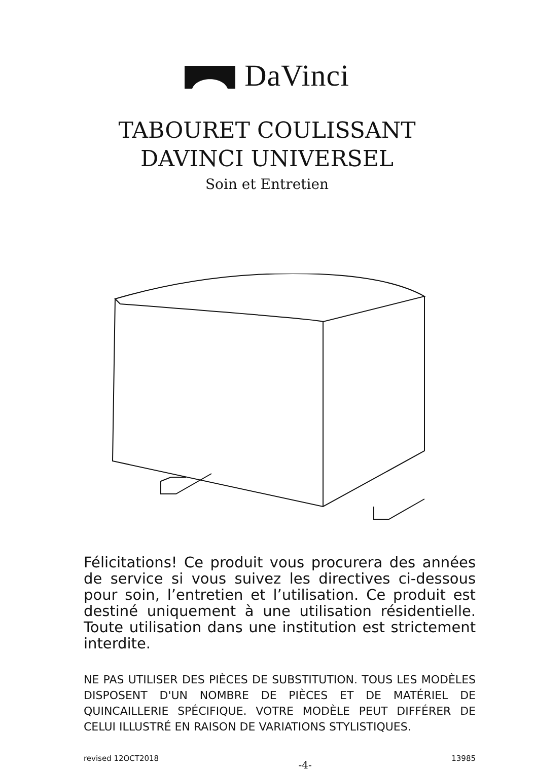DaVinci
TABOURET COULISSANT
DAVINCI UNIVERSEL
Soin et Entretien
Félicitations! Ce produit vous procurera des années de service si vous suivez les directives ci-dessous pour soin, l’entretien et l’utilisation. Ce produit est destiné uniquement à une utilisation résidentielle. Toute utilisation dans une institution est strictement interdite.
NE PAS UTILISER DES PIÈCES DE SUBSTITUTION. TOUS LES MODÈLES DISPOSENT D'UN NOMBRE DE PIÈCES ET DE MATÉRIEL DE QUINCAILLERIE SPÉCIFIQUE. VOTRE MODÈLE PEUT DIFFÉRER DE CELUI ILLUSTRÉ EN RAISON DE VARIATIONS STYLISTIQUES.
revised 12OCT2018 -4- 13985